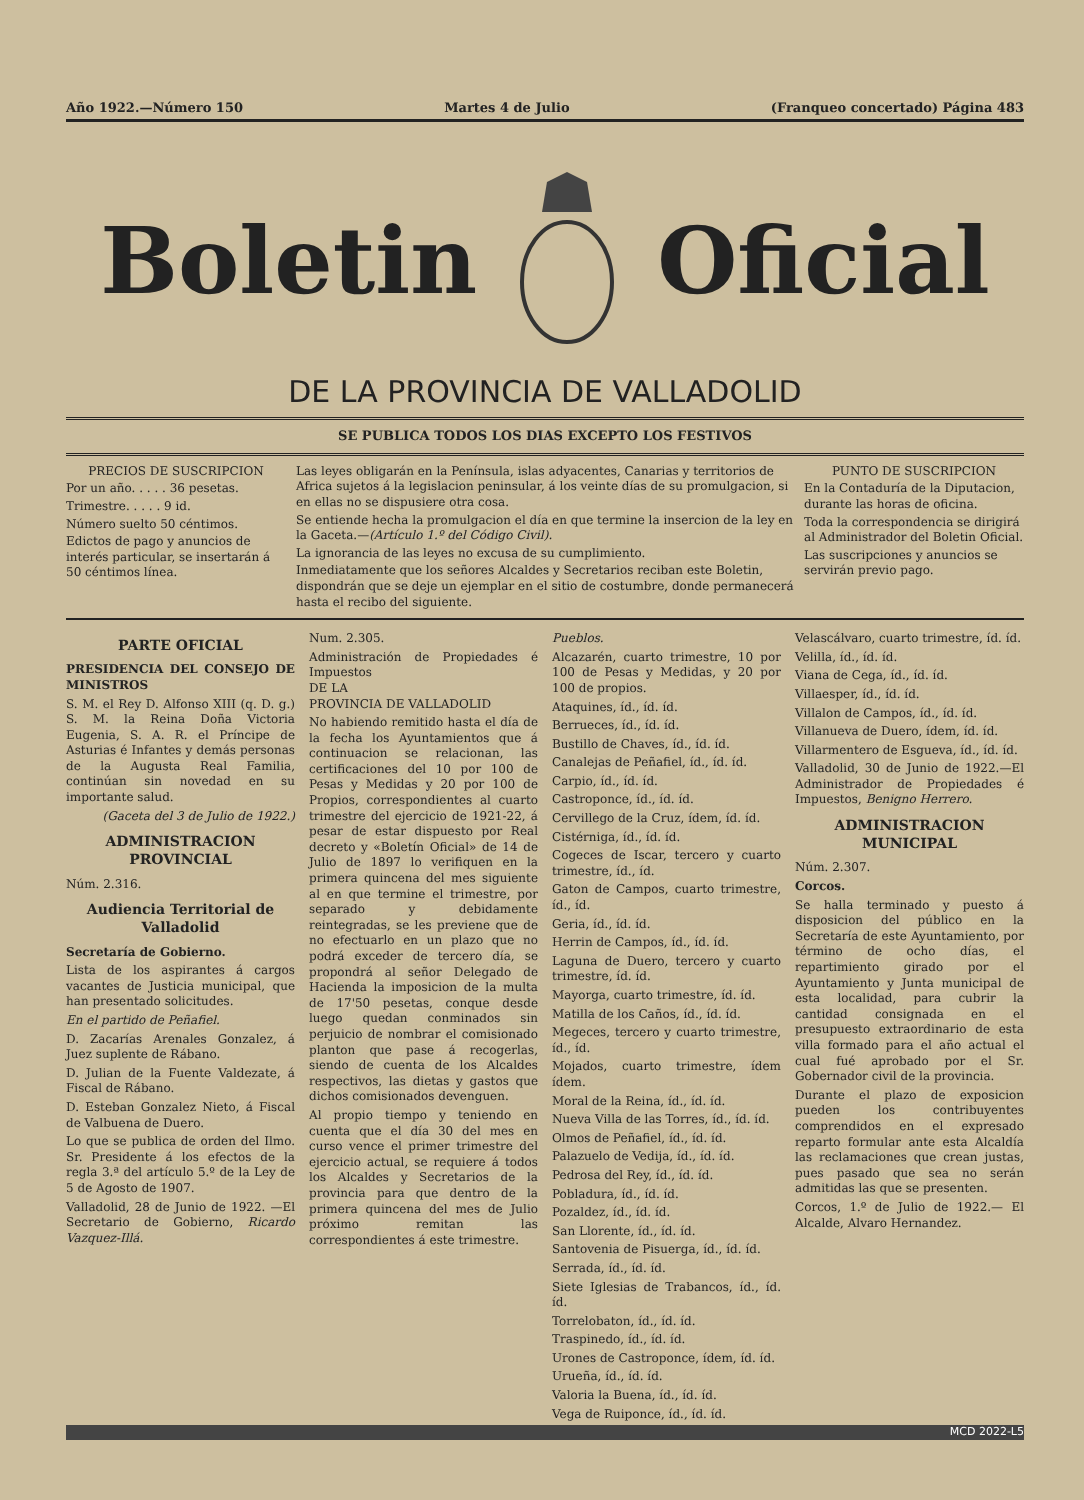Año 1922.—Número 150 Martes 4 de Julio (Franqueo concertado) Página 483
Boletin Oficial
DE LA PROVINCIA DE VALLADOLID
SE PUBLICA TODOS LOS DIAS EXCEPTO LOS FESTIVOS
PRECIOS DE SUSCRIPCION
Por un año. . . . . 36 pesetas.
Trimestre. . . . . 9 id.
Número suelto 50 céntimos.
Edictos de pago y anuncios de interés particular, se insertarán á 50 céntimos línea.
Las leyes obligarán en la Península, islas adyacentes, Canarias y territorios de Africa sujetos á la legislacion peninsular, á los veinte días de su promulgacion, si en ellas no se dispusiere otra cosa.
Se entiende hecha la promulgacion el día en que termine la insercion de la ley en la Gaceta.—(Artículo 1.º del Código Civil).
La ignorancia de las leyes no excusa de su cumplimiento.
Inmediatamente que los señores Alcaldes y Secretarios reciban este Boletin, dispondrán que se deje un ejemplar en el sitio de costumbre, donde permanecerá hasta el recibo del siguiente.
PUNTO DE SUSCRIPCION
En la Contaduría de la Diputacion, durante las horas de oficina.
Toda la correspondencia se dirigirá al Administrador del Boletin Oficial.
Las suscripciones y anuncios se servirán previo pago.
PARTE OFICIAL
PRESIDENCIA DEL CONSEJO DE MINISTROS
S. M. el Rey D. Alfonso XIII (q. D. g.) S. M. la Reina Doña Victoria Eugenia, S. A. R. el Príncipe de Asturias é Infantes y demás personas de la Augusta Real Familia, continúan sin novedad en su importante salud.
(Gaceta del 3 de Julio de 1922.)
ADMINISTRACION PROVINCIAL
Núm. 2.316.
Audiencia Territorial de Valladolid
Secretaría de Gobierno.
Lista de los aspirantes á cargos vacantes de Justicia municipal, que han presentado solicitudes.
En el partido de Peñafiel.
D. Zacarías Arenales Gonzalez, á Juez suplente de Rábano.
D. Julian de la Fuente Valdezate, á Fiscal de Rábano.
D. Esteban Gonzalez Nieto, á Fiscal de Valbuena de Duero.
Lo que se publica de orden del Ilmo. Sr. Presidente á los efectos de la regla 3.ª del artículo 5.º de la Ley de 5 de Agosto de 1907.
Valladolid, 28 de Junio de 1922. —El Secretario de Gobierno, Ricardo Vazquez-Illá.
Num. 2.305.
Administración de Propiedades é Impuestos
DE LA
PROVINCIA DE VALLADOLID
No habiendo remitido hasta el día de la fecha los Ayuntamientos que á continuacion se relacionan, las certificaciones del 10 por 100 de Pesas y Medidas y 20 por 100 de Propios, correspondientes al cuarto trimestre del ejercicio de 1921-22, á pesar de estar dispuesto por Real decreto y «Boletín Oficial» de 14 de Julio de 1897 lo verifiquen en la primera quincena del mes siguiente al en que termine el trimestre, por separado y debidamente reintegradas, se les previene que de no efectuarlo en un plazo que no podrá exceder de tercero día, se propondrá al señor Delegado de Hacienda la imposicion de la multa de 17'50 pesetas, conque desde luego quedan conminados sin perjuicio de nombrar el comisionado planton que pase á recogerlas, siendo de cuenta de los Alcaldes respectivos, las dietas y gastos que dichos comisionados devenguen.
Al propio tiempo y teniendo en cuenta que el día 30 del mes en curso vence el primer trimestre del ejercicio actual, se requiere á todos los Alcaldes y Secretarios de la provincia para que dentro de la primera quincena del mes de Julio próximo remitan las correspondientes á este trimestre.
Pueblos.
Alcazarén, cuarto trimestre, 10 por 100 de Pesas y Medidas, y 20 por 100 de propios.
Ataquines, íd., íd. íd.
Berrueces, íd., íd. íd.
Bustillo de Chaves, íd., íd. íd.
Canalejas de Peñafiel, íd., íd. íd.
Carpio, íd., íd. íd.
Castroponce, íd., íd. íd.
Cervillego de la Cruz, ídem, íd. íd.
Cistérniga, íd., íd. íd.
Cogeces de Iscar, tercero y cuarto trimestre, íd., íd.
Gaton de Campos, cuarto trimestre, íd., íd.
Geria, íd., íd. íd.
Herrin de Campos, íd., íd. íd.
Laguna de Duero, tercero y cuarto trimestre, íd. íd.
Mayorga, cuarto trimestre, íd. íd.
Matilla de los Caños, íd., íd. íd.
Megeces, tercero y cuarto trimestre, íd., íd.
Mojados, cuarto trimestre, ídem ídem.
Moral de la Reina, íd., íd. íd.
Nueva Villa de las Torres, íd., íd. íd.
Olmos de Peñafiel, íd., íd. íd.
Palazuelo de Vedija, íd., íd. íd.
Pedrosa del Rey, íd., íd. íd.
Pobladura, íd., íd. íd.
Pozaldez, íd., íd. íd.
San Llorente, íd., íd. íd.
Santovenia de Pisuerga, íd., íd. íd.
Serrada, íd., íd. íd.
Siete Iglesias de Trabancos, íd., íd. íd.
Torrelobaton, íd., íd. íd.
Traspinedo, íd., íd. íd.
Urones de Castroponce, ídem, íd. íd.
Urueña, íd., íd. íd.
Valoria la Buena, íd., íd. íd.
Vega de Ruiponce, íd., íd. íd.
Velascálvaro, cuarto trimestre, íd. íd.
Velilla, íd., íd. íd.
Viana de Cega, íd., íd. íd.
Villaesper, íd., íd. íd.
Villalon de Campos, íd., íd. íd.
Villanueva de Duero, ídem, íd. íd.
Villarmentero de Esgueva, íd., íd. íd.
Valladolid, 30 de Junio de 1922.—El Administrador de Propiedades é Impuestos, Benigno Herrero.
ADMINISTRACION MUNICIPAL
Núm. 2.307.
Corcos.
Se halla terminado y puesto á disposicion del público en la Secretaría de este Ayuntamiento, por término de ocho días, el repartimiento girado por el Ayuntamiento y Junta municipal de esta localidad, para cubrir la cantidad consignada en el presupuesto extraordinario de esta villa formado para el año actual el cual fué aprobado por el Sr. Gobernador civil de la provincia.
Durante el plazo de exposicion pueden los contribuyentes comprendidos en el expresado reparto formular ante esta Alcaldía las reclamaciones que crean justas, pues pasado que sea no serán admitidas las que se presenten.
Corcos, 1.º de Julio de 1922.— El Alcalde, Alvaro Hernandez.
MCD 2022-L5